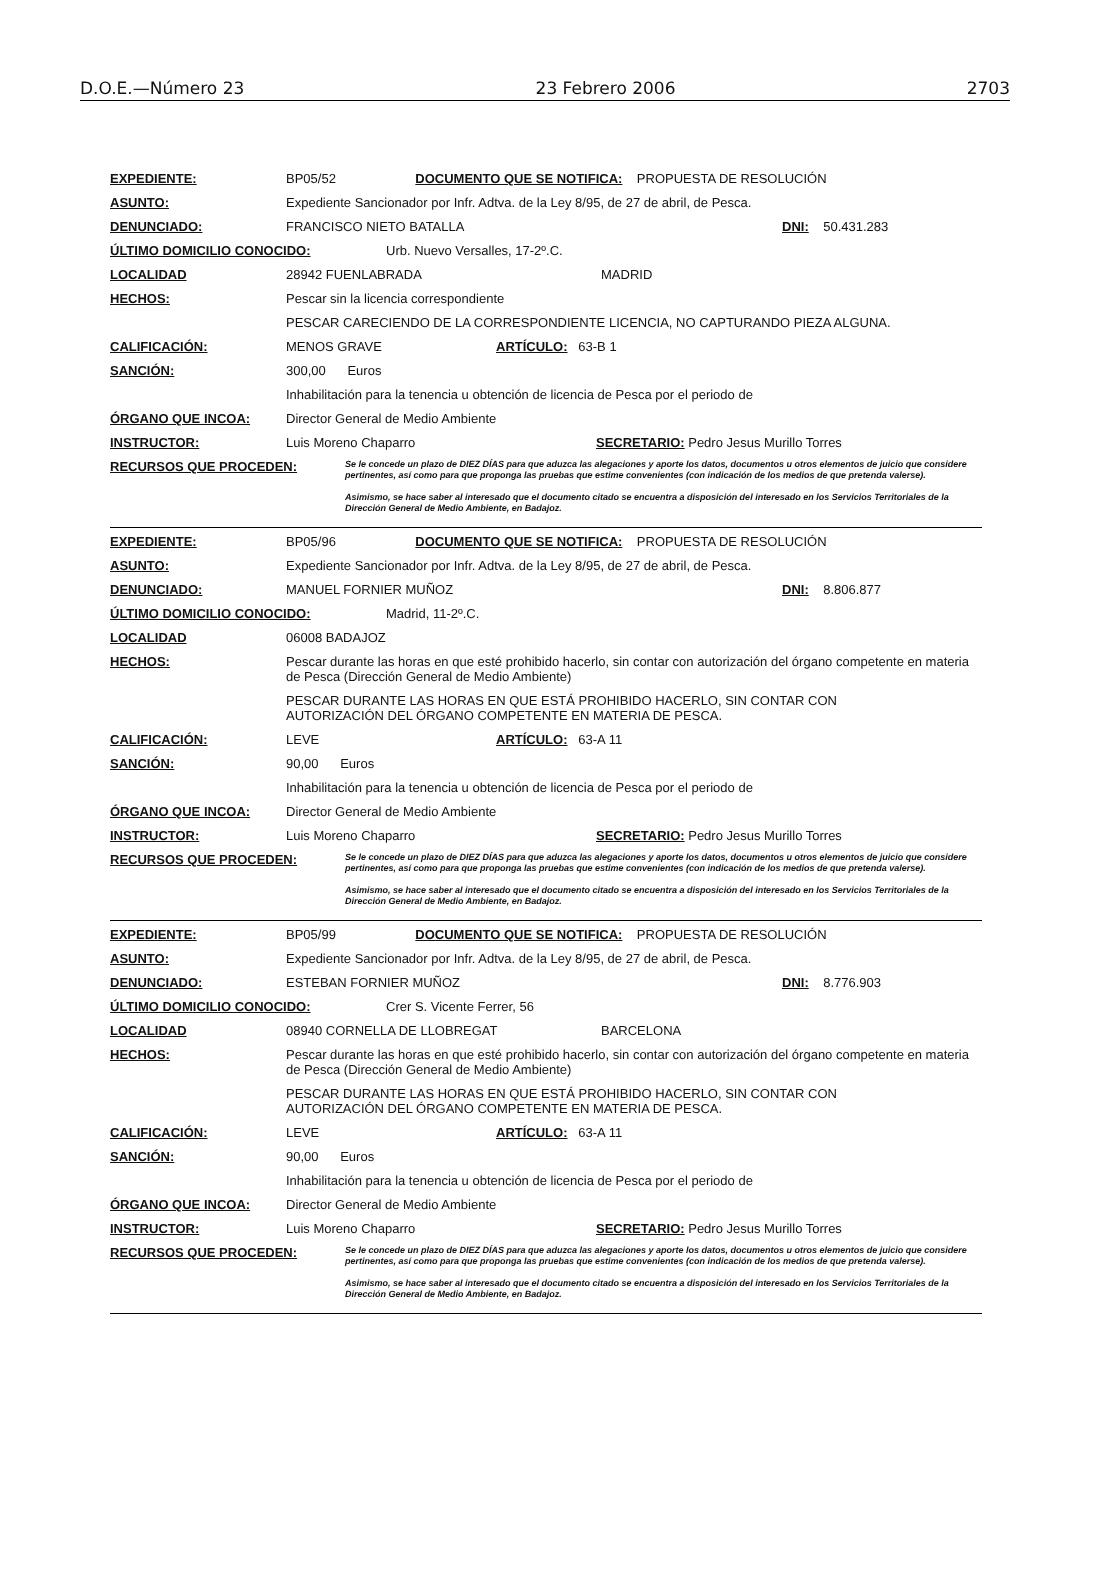D.O.E.—Número 23 23 Febrero 2006 2703
EXPEDIENTE: BP05/52 DOCUMENTO QUE SE NOTIFICA: PROPUESTA DE RESOLUCIÓN
ASUNTO: Expediente Sancionador por Infr. Adtva. de la Ley 8/95, de 27 de abril, de Pesca.
DENUNCIADO: FRANCISCO NIETO BATALLA DNI: 50.431.283
ÚLTIMO DOMICILIO CONOCIDO: Urb. Nuevo Versalles, 17-2º.C.
LOCALIDAD 28942 FUENLABRADA MADRID
HECHOS: Pescar sin la licencia correspondiente
PESCAR CARECIENDO DE LA CORRESPONDIENTE LICENCIA, NO CAPTURANDO PIEZA ALGUNA.
CALIFICACIÓN: MENOS GRAVE ARTÍCULO: 63-B 1
SANCIÓN: 300,00 Euros
Inhabilitación para la tenencia u obtención de licencia de Pesca por el periodo de
ÓRGANO QUE INCOA: Director General de Medio Ambiente
INSTRUCTOR: Luis Moreno Chaparro SECRETARIO: Pedro Jesus Murillo Torres
RECURSOS QUE PROCEDEN: Se le concede un plazo de DIEZ DÍAS para que aduzca las alegaciones y aporte los datos, documentos u otros elementos de juicio que considere pertinentes, así como para que proponga las pruebas que estime convenientes (con indicación de los medios de que pretenda valerse).
Asimismo, se hace saber al interesado que el documento citado se encuentra a disposición del interesado en los Servicios Territoriales de la Dirección General de Medio Ambiente, en Badajoz.
EXPEDIENTE: BP05/96 DOCUMENTO QUE SE NOTIFICA: PROPUESTA DE RESOLUCIÓN
ASUNTO: Expediente Sancionador por Infr. Adtva. de la Ley 8/95, de 27 de abril, de Pesca.
DENUNCIADO: MANUEL FORNIER MUÑOZ DNI: 8.806.877
ÚLTIMO DOMICILIO CONOCIDO: Madrid, 11-2º.C.
LOCALIDAD 06008 BADAJOZ
HECHOS: Pescar durante las horas en que esté prohibido hacerlo, sin contar con autorización del órgano competente en materia de Pesca (Dirección General de Medio Ambiente)
PESCAR DURANTE LAS HORAS EN QUE ESTÁ PROHIBIDO HACERLO, SIN CONTAR CON
AUTORIZACIÓN DEL ÓRGANO COMPETENTE EN MATERIA DE PESCA.
CALIFICACIÓN: LEVE ARTÍCULO: 63-A 11
SANCIÓN: 90,00 Euros
Inhabilitación para la tenencia u obtención de licencia de Pesca por el periodo de
ÓRGANO QUE INCOA: Director General de Medio Ambiente
INSTRUCTOR: Luis Moreno Chaparro SECRETARIO: Pedro Jesus Murillo Torres
RECURSOS QUE PROCEDEN: Se le concede un plazo de DIEZ DÍAS para que aduzca las alegaciones y aporte los datos, documentos u otros elementos de juicio que considere pertinentes, así como para que proponga las pruebas que estime convenientes (con indicación de los medios de que pretenda valerse).
Asimismo, se hace saber al interesado que el documento citado se encuentra a disposición del interesado en los Servicios Territoriales de la Dirección General de Medio Ambiente, en Badajoz.
EXPEDIENTE: BP05/99 DOCUMENTO QUE SE NOTIFICA: PROPUESTA DE RESOLUCIÓN
ASUNTO: Expediente Sancionador por Infr. Adtva. de la Ley 8/95, de 27 de abril, de Pesca.
DENUNCIADO: ESTEBAN FORNIER MUÑOZ DNI: 8.776.903
ÚLTIMO DOMICILIO CONOCIDO: Crer S. Vicente Ferrer, 56
LOCALIDAD 08940 CORNELLA DE LLOBREGAT BARCELONA
HECHOS: Pescar durante las horas en que esté prohibido hacerlo, sin contar con autorización del órgano competente en materia de Pesca (Dirección General de Medio Ambiente)
PESCAR DURANTE LAS HORAS EN QUE ESTÁ PROHIBIDO HACERLO, SIN CONTAR CON
AUTORIZACIÓN DEL ÓRGANO COMPETENTE EN MATERIA DE PESCA.
CALIFICACIÓN: LEVE ARTÍCULO: 63-A 11
SANCIÓN: 90,00 Euros
Inhabilitación para la tenencia u obtención de licencia de Pesca por el periodo de
ÓRGANO QUE INCOA: Director General de Medio Ambiente
INSTRUCTOR: Luis Moreno Chaparro SECRETARIO: Pedro Jesus Murillo Torres
RECURSOS QUE PROCEDEN: Se le concede un plazo de DIEZ DÍAS para que aduzca las alegaciones y aporte los datos, documentos u otros elementos de juicio que considere pertinentes, así como para que proponga las pruebas que estime convenientes (con indicación de los medios de que pretenda valerse).
Asimismo, se hace saber al interesado que el documento citado se encuentra a disposición del interesado en los Servicios Territoriales de la Dirección General de Medio Ambiente, en Badajoz.